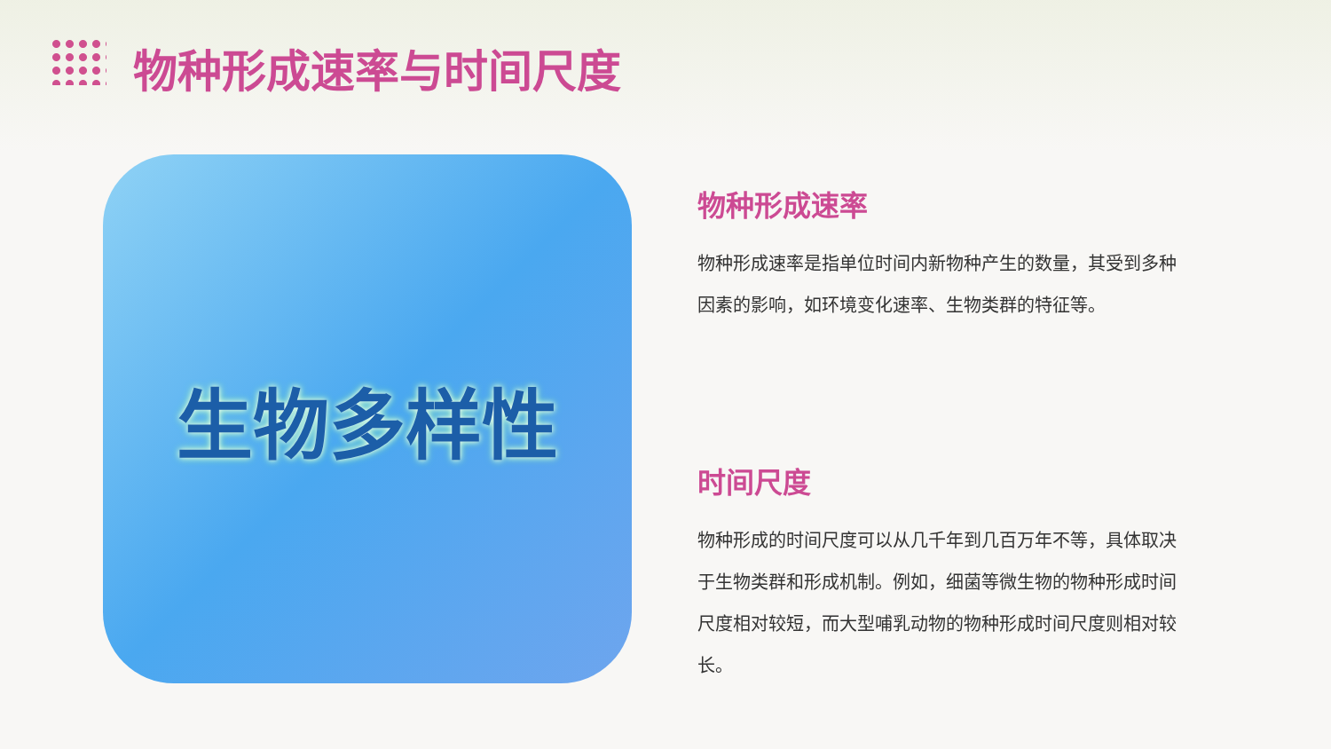物种形成速率与时间尺度
生物多样性
物种形成速率
物种形成速率是指单位时间内新物种产生的数量，其受到多种因素的影响，如环境变化速率、生物类群的特征等。
时间尺度
物种形成的时间尺度可以从几千年到几百万年不等，具体取决于生物类群和形成机制。例如，细菌等微生物的物种形成时间尺度相对较短，而大型哺乳动物的物种形成时间尺度则相对较长。